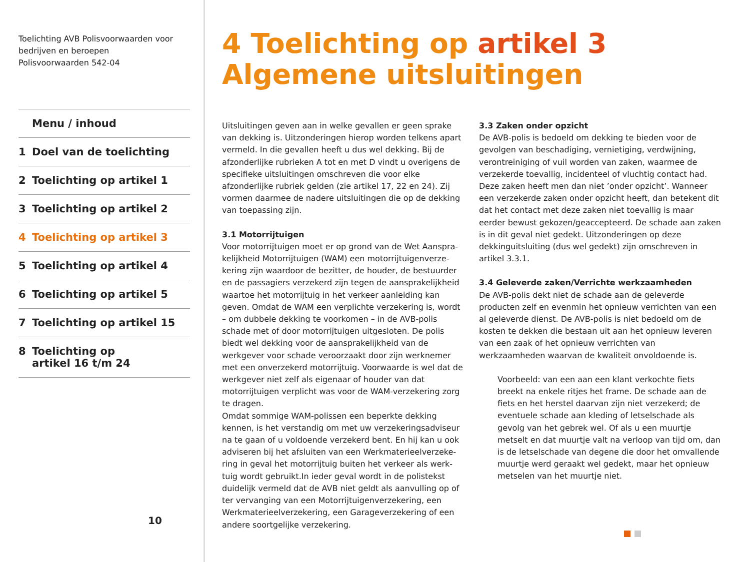Toelichting AVB Polisvoorwaarden voor
bedrijven en beroepen
Polisvoorwaarden 542-04
Menu / inhoud
1 Doel van de toelichting
2 Toelichting op artikel 1
3 Toelichting op artikel 2
4 Toelichting op artikel 3
5 Toelichting op artikel 4
6 Toelichting op artikel 5
7 Toelichting op artikel 15
8 Toelichting op
artikel 16 t/m 24
10
4 Toelichting op artikel 3 Algemene uitsluitingen
Uitsluitingen geven aan in welke gevallen er geen sprake van dekking is. Uitzonderingen hierop worden telkens apart vermeld. In die gevallen heeft u dus wel dekking. Bij de afzonderlijke rubrieken A tot en met D vindt u overigens de specifieke uitsluitingen omschreven die voor elke afzonderlijke rubriek gelden (zie artikel 17, 22 en 24). Zij vormen daarmee de nadere uitsluitingen die op de dekking van toepassing zijn.
3.1 Motorrijtuigen
Voor motorrijtuigen moet er op grond van de Wet Aanspra-kelijkheid Motorrijtuigen (WAM) een motorrijtuigenverze-kering zijn waardoor de bezitter, de houder, de bestuurder en de passagiers verzekerd zijn tegen de aansprakelijkheid waartoe het motorrijtuig in het verkeer aanleiding kan geven. Omdat de WAM een verplichte verzekering is, wordt – om dubbele dekking te voorkomen – in de AVB-polis schade met of door motorrijtuigen uitgesloten. De polis biedt wel dekking voor de aansprakelijkheid van de werkgever voor schade veroorzaakt door zijn werknemer met een onverzekerd motorrijtuig. Voorwaarde is wel dat de werkgever niet zelf als eigenaar of houder van dat motorrijtuigen verplicht was voor de WAM-verzekering zorg te dragen.
Omdat sommige WAM-polissen een beperkte dekking kennen, is het verstandig om met uw verzekeringsadviseur na te gaan of u voldoende verzekerd bent. En hij kan u ook adviseren bij het afsluiten van een Werkmaterieelverzeke-ring in geval het motorrijtuig buiten het verkeer als werk-tuig wordt gebruikt.In ieder geval wordt in de polistekst duidelijk vermeld dat de AVB niet geldt als aanvulling op of ter vervanging van een Motorrijtuigenverzekering, een Werkmaterieelverzekering, een Garageverzekering of een andere soortgelijke verzekering.
3.3 Zaken onder opzicht
De AVB-polis is bedoeld om dekking te bieden voor de gevolgen van beschadiging, vernietiging, verdwijning, verontreiniging of vuil worden van zaken, waarmee de verzekerde toevallig, incidenteel of vluchtig contact had. Deze zaken heeft men dan niet ’onder opzicht’. Wanneer een verzekerde zaken onder opzicht heeft, dan betekent dit dat het contact met deze zaken niet toevallig is maar eerder bewust gekozen/geaccepteerd. De schade aan zaken is in dit geval niet gedekt. Uitzonderingen op deze dekkinguitsluiting (dus wel gedekt) zijn omschreven in artikel 3.3.1.
3.4 Geleverde zaken/Verrichte werkzaamheden
De AVB-polis dekt niet de schade aan de geleverde producten zelf en evenmin het opnieuw verrichten van een al geleverde dienst. De AVB-polis is niet bedoeld om de kosten te dekken die bestaan uit aan het opnieuw leveren van een zaak of het opnieuw verrichten van werkzaamheden waarvan de kwaliteit onvoldoende is.
Voorbeeld: van een aan een klant verkochte fiets breekt na enkele ritjes het frame. De schade aan de fiets en het herstel daarvan zijn niet verzekerd; de eventuele schade aan kleding of letselschade als gevolg van het gebrek wel. Of als u een muurtje metselt en dat muurtje valt na verloop van tijd om, dan is de letselschade van degene die door het omvallende muurtje werd geraakt wel gedekt, maar het opnieuw metselen van het muurtje niet.